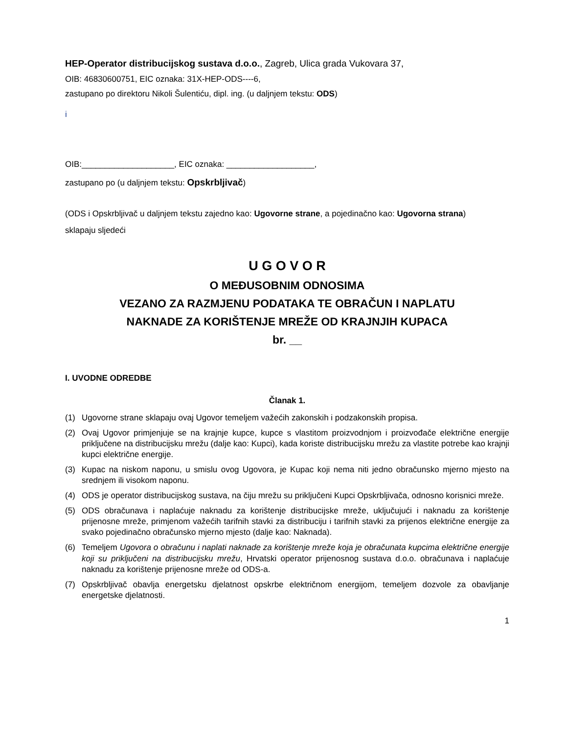HEP-Operator distribucijskog sustava d.o.o., Zagreb, Ulica grada Vukovara 37,
OIB: 46830600751, EIC oznaka: 31X-HEP-ODS----6,
zastupano po direktoru Nikoli Šulentiću, dipl. ing. (u daljnjem tekstu: ODS)
i
OIB:____________________, EIC oznaka: ___________________,
zastupano po (u daljnjem tekstu: Opskrbljivač)
(ODS i Opskrbljivač u daljnjem tekstu zajedno kao: Ugovorne strane, a pojedinačno kao: Ugovorna strana)
sklapaju sljedeći
U G O V O R
O MEĐUSOBNIM ODNOSIMA
VEZANO ZA RAZMJENU PODATAKA TE OBRAČUN I NAPLATU
NAKNADE ZA KORIŠTENJE MREŽE OD KRAJNJIH KUPACA
br. __
I. UVODNE ODREDBE
Članak 1.
(1) Ugovorne strane sklapaju ovaj Ugovor temeljem važećih zakonskih i podzakonskih propisa.
(2) Ovaj Ugovor primjenjuje se na krajnje kupce, kupce s vlastitom proizvodnjom i proizvođače električne energije priključene na distribucijsku mrežu (dalje kao: Kupci), kada koriste distribucijsku mrežu za vlastite potrebe kao krajnji kupci električne energije.
(3) Kupac na niskom naponu, u smislu ovog Ugovora, je Kupac koji nema niti jedno obračunsko mjerno mjesto na srednjem ili visokom naponu.
(4) ODS je operator distribucijskog sustava, na čiju mrežu su priključeni Kupci Opskrbljivača, odnosno korisnici mreže.
(5) ODS obračunava i naplaćuje naknadu za korištenje distribucijske mreže, uključujući i naknadu za korištenje prijenosne mreže, primjenom važećih tarifnih stavki za distribuciju i tarifnih stavki za prijenos električne energije za svako pojedinačno obračunsko mjerno mjesto (dalje kao: Naknada).
(6) Temeljem Ugovora o obračunu i naplati naknade za korištenje mreže koja je obračunata kupcima električne energije koji su priključeni na distribucijsku mrežu, Hrvatski operator prijenosnog sustava d.o.o. obračunava i naplaćuje naknadu za korištenje prijenosne mreže od ODS-a.
(7) Opskrbljivač obavlja energetsku djelatnost opskrbe električnom energijom, temeljem dozvole za obavljanje energetske djelatnosti.
1